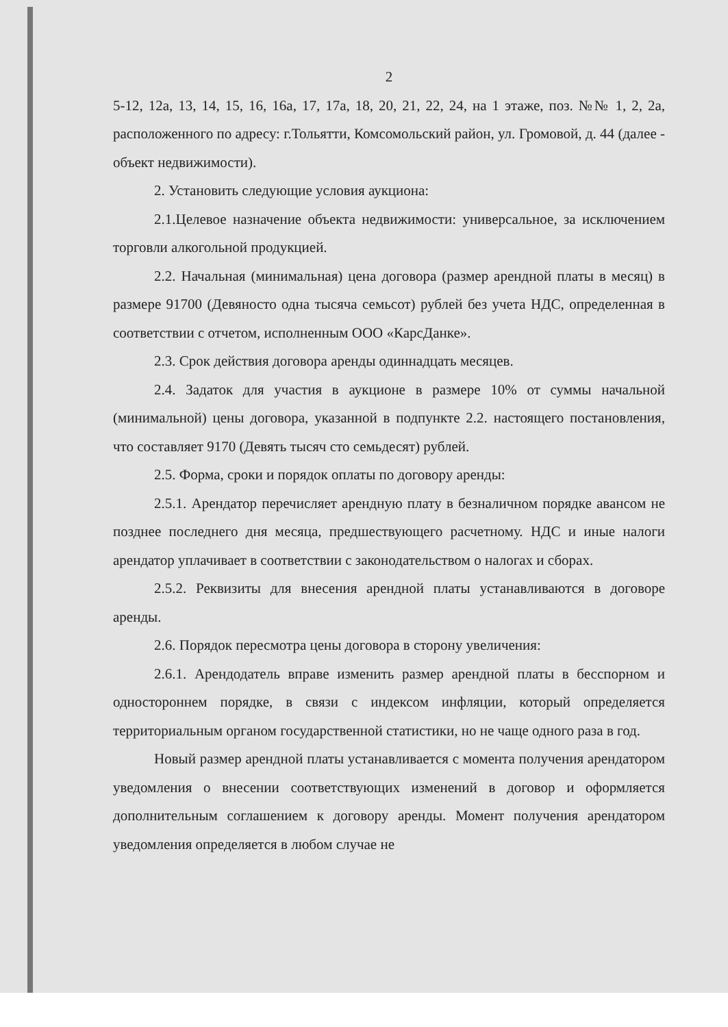2
5-12, 12а, 13, 14, 15, 16, 16а, 17, 17а, 18, 20, 21, 22, 24, на 1 этаже, поз. №№ 1, 2, 2а, расположенного по адресу: г.Тольятти, Комсомольский район, ул. Громовой, д. 44 (далее - объект недвижимости).
2. Установить следующие условия аукциона:
2.1.Целевое назначение объекта недвижимости: универсальное, за исключением торговли алкогольной продукцией.
2.2. Начальная (минимальная) цена договора (размер арендной платы в месяц) в размере 91700 (Девяносто одна тысяча семьсот) рублей без учета НДС, определенная в соответствии с отчетом, исполненным ООО «КарсДанке».
2.3. Срок действия договора аренды одиннадцать месяцев.
2.4. Задаток для участия в аукционе в размере 10% от суммы начальной (минимальной) цены договора, указанной в подпункте 2.2. настоящего постановления, что составляет 9170 (Девять тысяч сто семьдесят) рублей.
2.5. Форма, сроки и порядок оплаты по договору аренды:
2.5.1. Арендатор перечисляет арендную плату в безналичном порядке авансом не позднее последнего дня месяца, предшествующего расчетному. НДС и иные налоги арендатор уплачивает в соответствии с законодательством о налогах и сборах.
2.5.2. Реквизиты для внесения арендной платы устанавливаются в договоре аренды.
2.6. Порядок пересмотра цены договора в сторону увеличения:
2.6.1. Арендодатель вправе изменить размер арендной платы в бесспорном и одностороннем порядке, в связи с индексом инфляции, который определяется территориальным органом государственной статистики, но не чаще одного раза в год.
Новый размер арендной платы устанавливается с момента получения арендатором уведомления о внесении соответствующих изменений в договор и оформляется дополнительным соглашением к договору аренды. Момент получения арендатором уведомления определяется в любом случае не